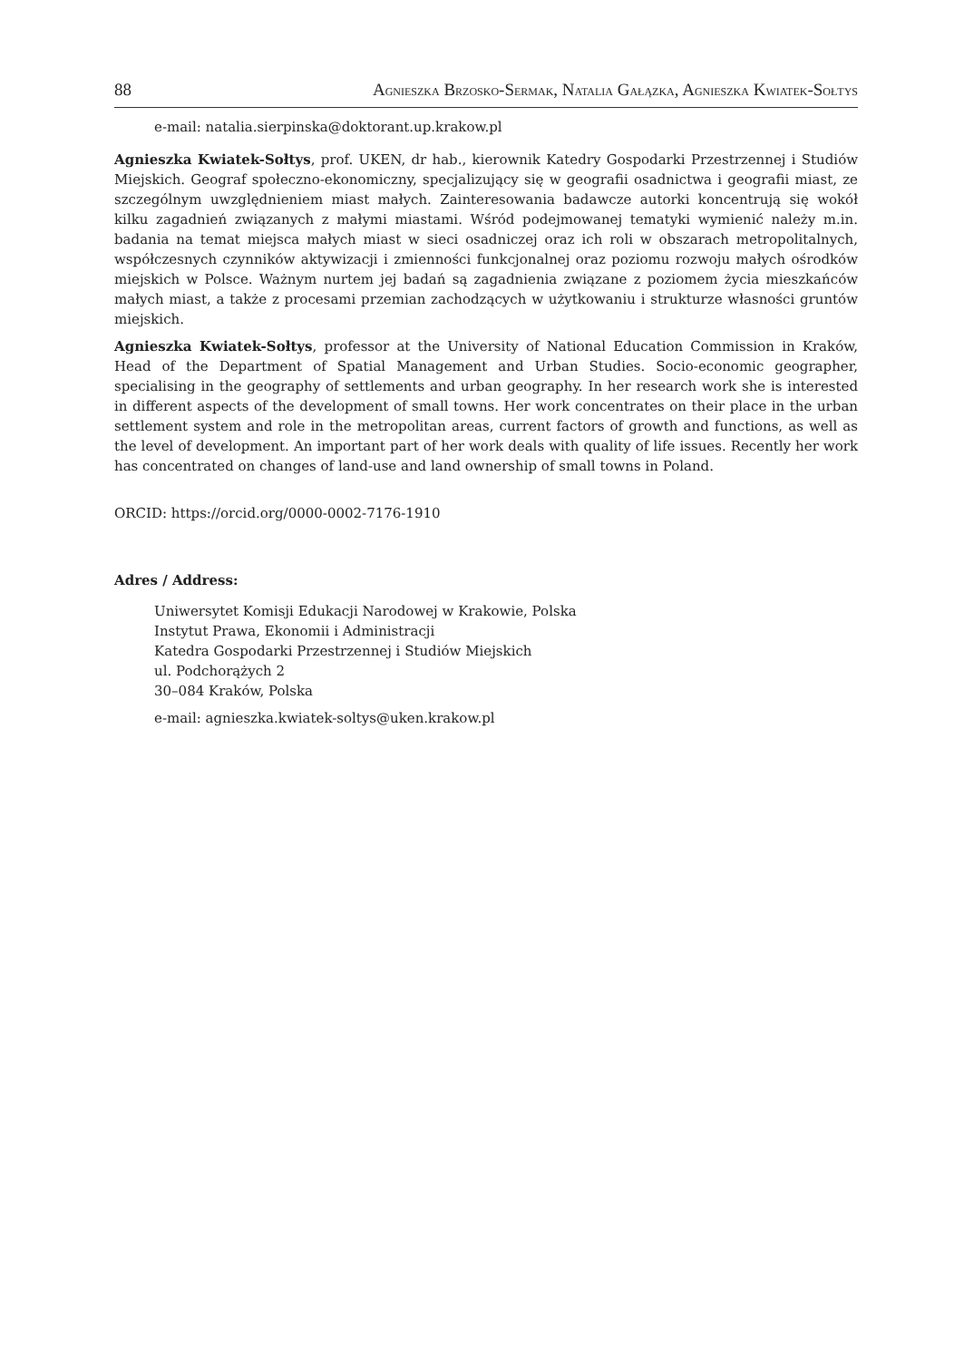88 AGNIESZKA BRZOSKO-SERMAK, NATALIA GAŁĄZKA, AGNIESZKA KWIATEK-SOŁTYS
e-mail: natalia.sierpinska@doktorant.up.krakow.pl
Agnieszka Kwiatek-Sołtys, prof. UKEN, dr hab., kierownik Katedry Gospodarki Przestrzennej i Studiów Miejskich. Geograf społeczno-ekonomiczny, specjalizujący się w geografii osadnictwa i geografii miast, ze szczególnym uwzględnieniem miast małych. Zainteresowania badawcze autorki koncentrują się wokół kilku zagadnień związanych z małymi miastami. Wśród podejmowanej tematyki wymienić należy m.in. badania na temat miejsca małych miast w sieci osadniczej oraz ich roli w obszarach metropolitalnych, współczesnych czynników aktywizacji i zmienności funkcjonalnej oraz poziomu rozwoju małych ośrodków miejskich w Polsce. Ważnym nurtem jej badań są zagadnienia związane z poziomem życia mieszkańców małych miast, a także z procesami przemian zachodzących w użytkowaniu i strukturze własności gruntów miejskich.
Agnieszka Kwiatek-Sołtys, professor at the University of National Education Commission in Kraków, Head of the Department of Spatial Management and Urban Studies. Socio-economic geographer, specialising in the geography of settlements and urban geography. In her research work she is interested in different aspects of the development of small towns. Her work concentrates on their place in the urban settlement system and role in the metropolitan areas, current factors of growth and functions, as well as the level of development. An important part of her work deals with quality of life issues. Recently her work has concentrated on changes of land-use and land ownership of small towns in Poland.
ORCID: https://orcid.org/0000-0002-7176-1910
Adres / Address:
Uniwersytet Komisji Edukacji Narodowej w Krakowie, Polska
Instytut Prawa, Ekonomii i Administracji
Katedra Gospodarki Przestrzennej i Studiów Miejskich
ul. Podchorążych 2
30–084 Kraków, Polska
e-mail: agnieszka.kwiatek-soltys@uken.krakow.pl